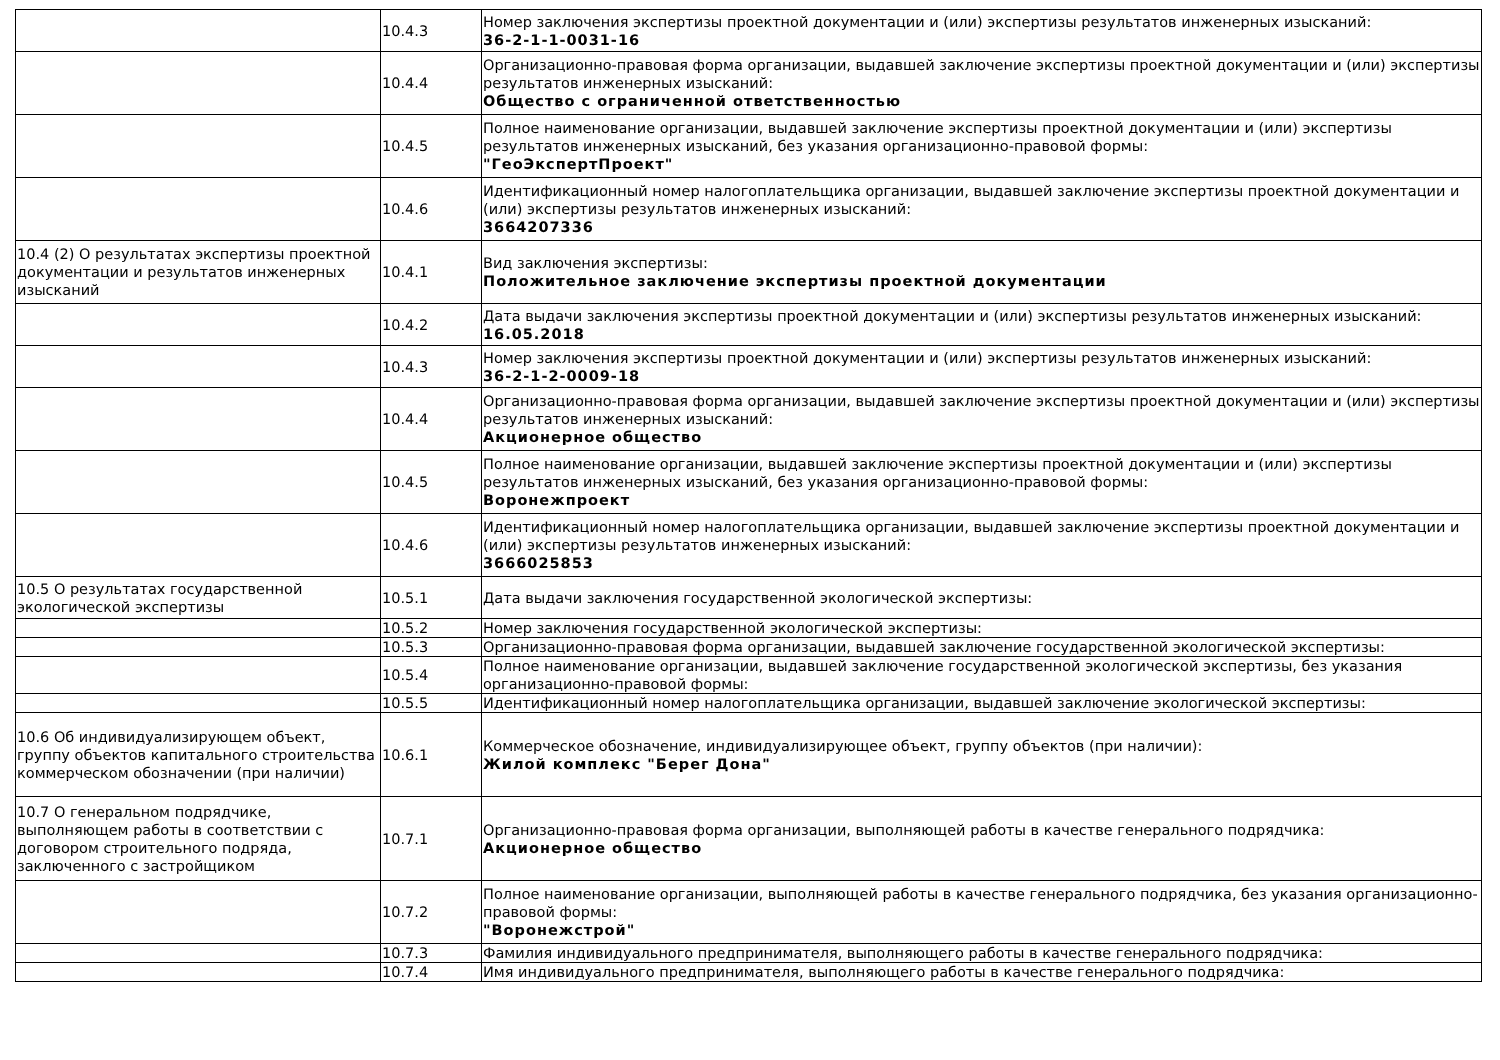| | 10.4.3 | Номер заключения экспертизы проектной документации и (или) экспертизы результатов инженерных изысканий: 36-2-1-1-0031-16 |
| | 10.4.4 | Организационно-правовая форма организации, выдавшей заключение экспертизы проектной документации и (или) экспертизы результатов инженерных изысканий: Общество с ограниченной ответственностью |
| | 10.4.5 | Полное наименование организации, выдавшей заключение экспертизы проектной документации и (или) экспертизы результатов инженерных изысканий, без указания организационно-правовой формы: "ГеоЭкспертПроект" |
| | 10.4.6 | Идентификационный номер налогоплательщика организации, выдавшей заключение экспертизы проектной документации и (или) экспертизы результатов инженерных изысканий: 3664207336 |
| 10.4 (2) О результатах экспертизы проектной документации и результатов инженерных изысканий | 10.4.1 | Вид заключения экспертизы: Положительное заключение экспертизы проектной документации |
| | 10.4.2 | Дата выдачи заключения экспертизы проектной документации и (или) экспертизы результатов инженерных изысканий: 16.05.2018 |
| | 10.4.3 | Номер заключения экспертизы проектной документации и (или) экспертизы результатов инженерных изысканий: 36-2-1-2-0009-18 |
| | 10.4.4 | Организационно-правовая форма организации, выдавшей заключение экспертизы проектной документации и (или) экспертизы результатов инженерных изысканий: Акционерное общество |
| | 10.4.5 | Полное наименование организации, выдавшей заключение экспертизы проектной документации и (или) экспертизы результатов инженерных изысканий, без указания организационно-правовой формы: Воронежпроект |
| | 10.4.6 | Идентификационный номер налогоплательщика организации, выдавшей заключение экспертизы проектной документации и (или) экспертизы результатов инженерных изысканий: 3666025853 |
| 10.5 О результатах государственной экологической экспертизы | 10.5.1 | Дата выдачи заключения государственной экологической экспертизы: |
| | 10.5.2 | Номер заключения государственной экологической экспертизы: |
| | 10.5.3 | Организационно-правовая форма организации, выдавшей заключение государственной экологической экспертизы: |
| | 10.5.4 | Полное наименование организации, выдавшей заключение государственной экологической экспертизы, без указания организационно-правовой формы: |
| | 10.5.5 | Идентификационный номер налогоплательщика организации, выдавшей заключение экологической экспертизы: |
| 10.6 Об индивидуализирующем объект, группу объектов капитального строительства коммерческом обозначении (при наличии) | 10.6.1 | Коммерческое обозначение, индивидуализирующее объект, группу объектов (при наличии): Жилой комплекс "Берег Дона" |
| 10.7 О генеральном подрядчике, выполняющем работы в соответствии с договором строительного подряда, заключенного с застройщиком | 10.7.1 | Организационно-правовая форма организации, выполняющей работы в качестве генерального подрядчика: Акционерное общество |
| | 10.7.2 | Полное наименование организации, выполняющей работы в качестве генерального подрядчика, без указания организационно-правовой формы: "Воронежстрой" |
| | 10.7.3 | Фамилия индивидуального предпринимателя, выполняющего работы в качестве генерального подрядчика: |
| | 10.7.4 | Имя индивидуального предпринимателя, выполняющего работы в качестве генерального подрядчика: |